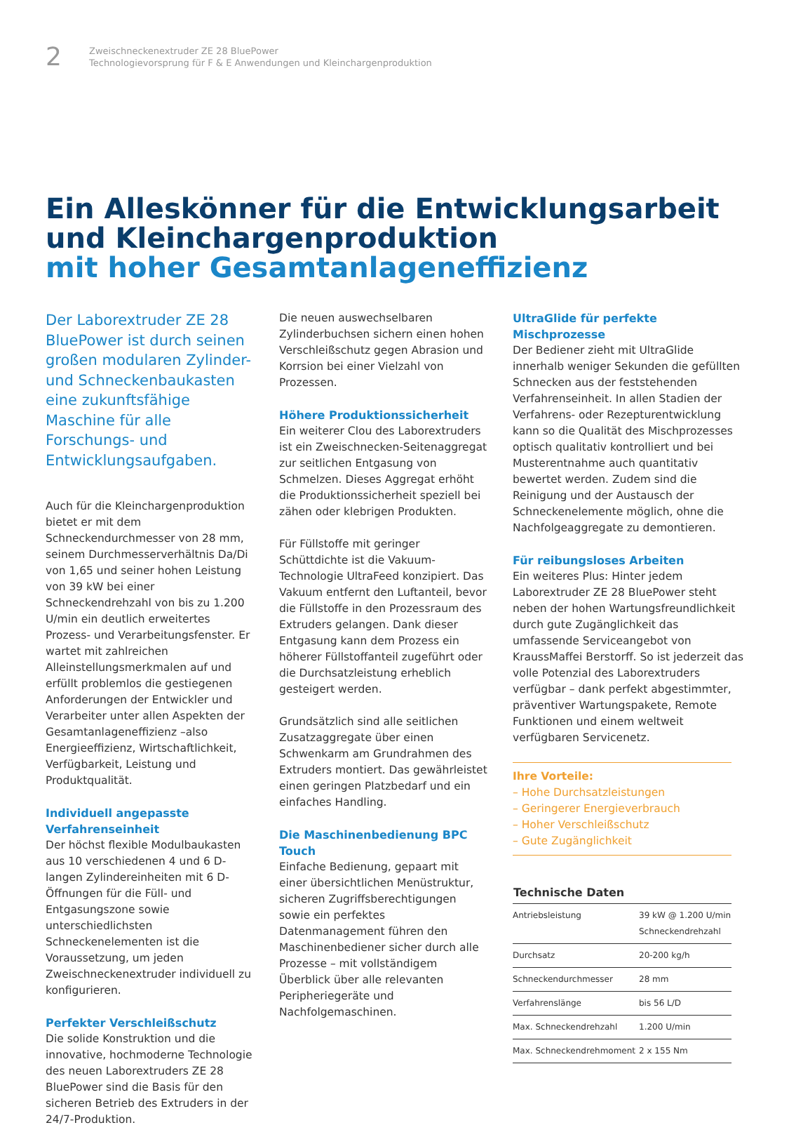2
Zweischneckenextruder ZE 28 BluePower
Technologievorsprung für F & E Anwendungen und Kleinchargenproduktion
Ein Alleskönner für die Entwicklungsarbeit
und Kleinchargenproduktion
mit hoher Gesamtanlageneffizienz
Der Laborextruder ZE 28 BluePower ist durch seinen großen modularen Zylinder- und Schneckenbaukasten eine zukunftsfähige Maschine für alle Forschungs- und Entwicklungsaufgaben.
Auch für die Kleinchargenproduktion bietet er mit dem Schneckendurchmesser von 28 mm, seinem Durchmesserverhältnis Da/Di von 1,65 und seiner hohen Leistung von 39 kW bei einer Schneckendrehzahl von bis zu 1.200 U/min ein deutlich erweitertes Prozess- und Verarbeitungsfenster. Er wartet mit zahlreichen Alleinstellungsmerkmalen auf und erfüllt problemlos die gestiegenen Anforderungen der Entwickler und Verarbeiter unter allen Aspekten der Gesamtanlageneffizienz –also Energieeffizienz, Wirtschaftlichkeit, Verfügbarkeit, Leistung und Produktqualität.
Individuell angepasste Verfahrenseinheit
Der höchst flexible Modulbaukasten aus 10 verschiedenen 4 und 6 D-langen Zylindereinheiten mit 6 D-Öffnungen für die Füll- und Entgasungszone sowie unterschiedlichsten Schneckenelementen ist die Voraussetzung, um jeden Zweischneckenextruder individuell zu konfigurieren.
Perfekter Verschleißschutz
Die solide Konstruktion und die innovative, hochmoderne Technologie des neuen Laborextruders ZE 28 BluePower sind die Basis für den sicheren Betrieb des Extruders in der 24/7-Produktion.
Die neuen auswechselbaren Zylinderbuchsen sichern einen hohen Verschleißschutz gegen Abrasion und Korrsion bei einer Vielzahl von Prozessen.
Höhere Produktionssicherheit
Ein weiterer Clou des Laborextruders ist ein Zweischnecken-Seitenaggregat zur seitlichen Entgasung von Schmelzen. Dieses Aggregat erhöht die Produktionssicherheit speziell bei zähen oder klebrigen Produkten.
Für Füllstoffe mit geringer Schüttdichte ist die Vakuum-Technologie UltraFeed konzipiert. Das Vakuum entfernt den Luftanteil, bevor die Füllstoffe in den Prozessraum des Extruders gelangen. Dank dieser Entgasung kann dem Prozess ein höherer Füllstoffanteil zugeführt oder die Durchsatzleistung erheblich gesteigert werden.
Grundsätzlich sind alle seitlichen Zusatzaggregate über einen Schwenkarm am Grundrahmen des Extruders montiert. Das gewährleistet einen geringen Platzbedarf und ein einfaches Handling.
Die Maschinenbedienung BPC Touch
Einfache Bedienung, gepaart mit einer übersichtlichen Menüstruktur, sicheren Zugriffsberechtigungen sowie ein perfektes Datenmanagement führen den Maschinenbediener sicher durch alle Prozesse – mit vollständigem Überblick über alle relevanten Peripheriegeräte und Nachfolgemaschinen.
UltraGlide für perfekte Mischprozesse
Der Bediener zieht mit UltraGlide innerhalb weniger Sekunden die gefüllten Schnecken aus der feststehenden Verfahrenseinheit. In allen Stadien der Verfahrens- oder Rezepturentwicklung kann so die Qualität des Mischprozesses optisch qualitativ kontrolliert und bei Musterentnahme auch quantitativ bewertet werden. Zudem sind die Reinigung und der Austausch der Schneckenelemente möglich, ohne die Nachfolgeaggregate zu demontieren.
Für reibungsloses Arbeiten
Ein weiteres Plus: Hinter jedem Laborextruder ZE 28 BluePower steht neben der hohen Wartungsfreundlichkeit durch gute Zugänglichkeit das umfassende Serviceangebot von KraussMaffei Berstorff. So ist jederzeit das volle Potenzial des Laborextruders verfügbar – dank perfekt abgestimmter, präventiver Wartungspakete, Remote Funktionen und einem weltweit verfügbaren Servicenetz.
Ihre Vorteile:
– Hohe Durchsatzleistungen
– Geringerer Energieverbrauch
– Hoher Verschleißschutz
– Gute Zugänglichkeit
| Technische Daten | |
| --- | --- |
| Antriebsleistung | 39 kW @ 1.200 U/min Schneckendrehzahl |
| Durchsatz | 20-200 kg/h |
| Schneckendurchmesser | 28 mm |
| Verfahrenslänge | bis 56 L/D |
| Max. Schneckendrehzahl | 1.200 U/min |
| Max. Schneckendrehmoment | 2 x 155 Nm |